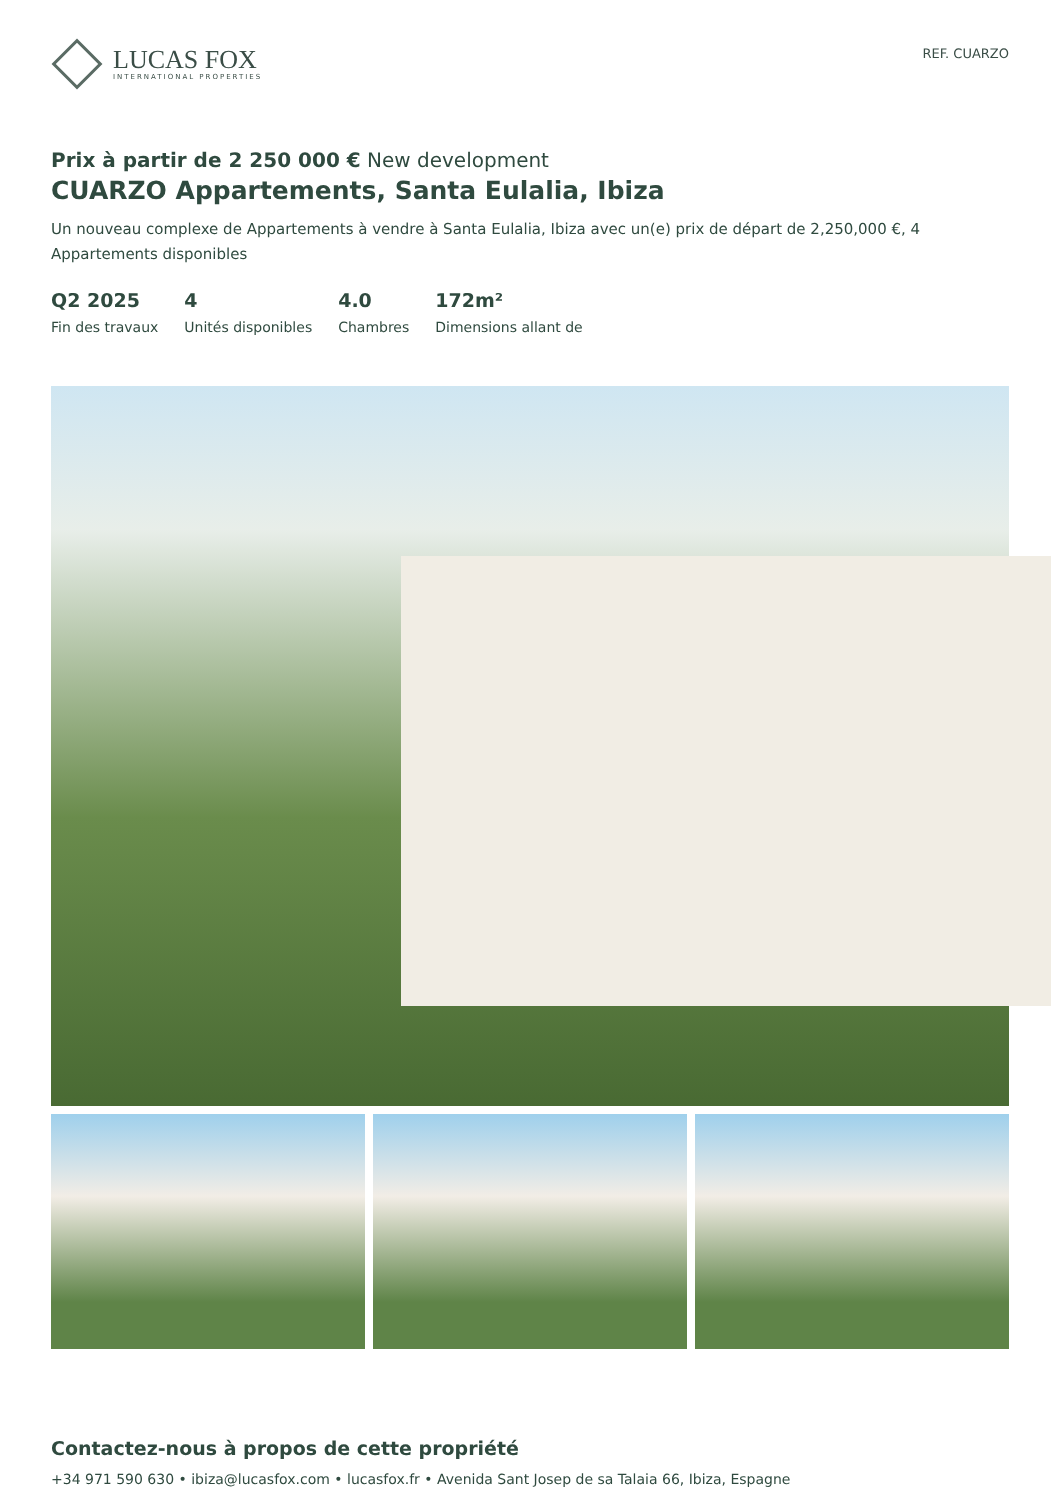LUCAS FOX
INTERNATIONAL PROPERTIES
REF. CUARZO
Prix à partir de 2 250 000 € New development
CUARZO Appartements, Santa Eulalia, Ibiza
Un nouveau complexe de Appartements à vendre à Santa Eulalia, Ibiza avec un(e) prix de départ de 2,250,000 €, 4 Appartements disponibles
Q2 2025
Fin des travaux
4
Unités disponibles
4.0
Chambres
172m²
Dimensions allant de
Contactez-nous à propos de cette propriété
+34 971 590 630 • ibiza@lucasfox.com • lucasfox.fr • Avenida Sant Josep de sa Talaia 66, Ibiza, Espagne